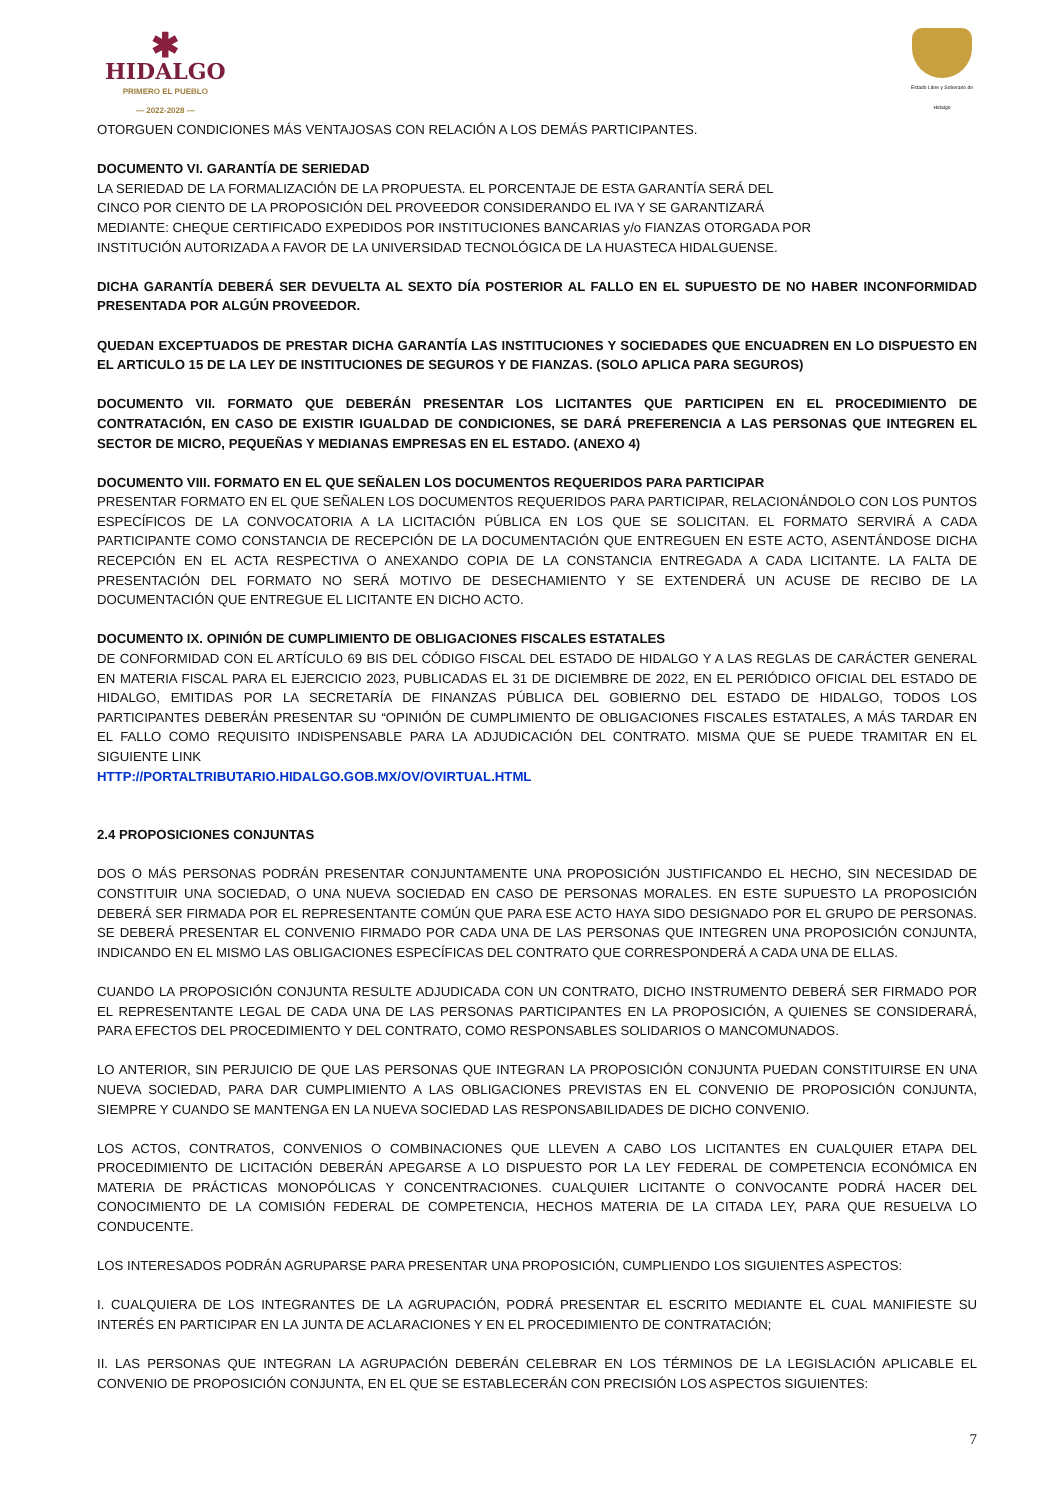✱
HIDALGO
PRIMERO EL PUEBLO
— 2022-2028 —
Estado Libre y Soberano de Hidalgo
OTORGUEN CONDICIONES MÁS VENTAJOSAS CON RELACIÓN A LOS DEMÁS PARTICIPANTES.
DOCUMENTO VI. GARANTÍA DE SERIEDAD
LA SERIEDAD DE LA FORMALIZACIÓN DE LA PROPUESTA. EL PORCENTAJE DE ESTA GARANTÍA SERÁ DEL
CINCO POR CIENTO DE LA PROPOSICIÓN DEL PROVEEDOR CONSIDERANDO EL IVA Y SE GARANTIZARÁ
MEDIANTE: CHEQUE CERTIFICADO EXPEDIDOS POR INSTITUCIONES BANCARIAS y/o FIANZAS OTORGADA POR
INSTITUCIÓN AUTORIZADA A FAVOR DE LA UNIVERSIDAD TECNOLÓGICA DE LA HUASTECA HIDALGUENSE.
DICHA GARANTÍA DEBERÁ SER DEVUELTA AL SEXTO DÍA POSTERIOR AL FALLO EN EL SUPUESTO DE NO HABER INCONFORMIDAD PRESENTADA POR ALGÚN PROVEEDOR.
QUEDAN EXCEPTUADOS DE PRESTAR DICHA GARANTÍA LAS INSTITUCIONES Y SOCIEDADES QUE ENCUADREN EN LO DISPUESTO EN EL ARTICULO 15 DE LA LEY DE INSTITUCIONES DE SEGUROS Y DE FIANZAS. (SOLO APLICA PARA SEGUROS)
DOCUMENTO VII. FORMATO QUE DEBERÁN PRESENTAR LOS LICITANTES QUE PARTICIPEN EN EL PROCEDIMIENTO DE CONTRATACIÓN, EN CASO DE EXISTIR IGUALDAD DE CONDICIONES, SE DARÁ PREFERENCIA A LAS PERSONAS QUE INTEGREN EL SECTOR DE MICRO, PEQUEÑAS Y MEDIANAS EMPRESAS EN EL ESTADO. (ANEXO 4)
DOCUMENTO VIII. FORMATO EN EL QUE SEÑALEN LOS DOCUMENTOS REQUERIDOS PARA PARTICIPAR
PRESENTAR FORMATO EN EL QUE SEÑALEN LOS DOCUMENTOS REQUERIDOS PARA PARTICIPAR, RELACIONÁNDOLO CON LOS PUNTOS ESPECÍFICOS DE LA CONVOCATORIA A LA LICITACIÓN PÚBLICA EN LOS QUE SE SOLICITAN. EL FORMATO SERVIRÁ A CADA PARTICIPANTE COMO CONSTANCIA DE RECEPCIÓN DE LA DOCUMENTACIÓN QUE ENTREGUEN EN ESTE ACTO, ASENTÁNDOSE DICHA RECEPCIÓN EN EL ACTA RESPECTIVA O ANEXANDO COPIA DE LA CONSTANCIA ENTREGADA A CADA LICITANTE. LA FALTA DE PRESENTACIÓN DEL FORMATO NO SERÁ MOTIVO DE DESECHAMIENTO Y SE EXTENDERÁ UN ACUSE DE RECIBO DE LA DOCUMENTACIÓN QUE ENTREGUE EL LICITANTE EN DICHO ACTO.
DOCUMENTO IX. OPINIÓN DE CUMPLIMIENTO DE OBLIGACIONES FISCALES ESTATALES
DE CONFORMIDAD CON EL ARTÍCULO 69 BIS DEL CÓDIGO FISCAL DEL ESTADO DE HIDALGO Y A LAS REGLAS DE CARÁCTER GENERAL EN MATERIA FISCAL PARA EL EJERCICIO 2023, PUBLICADAS EL 31 DE DICIEMBRE DE 2022, EN EL PERIÓDICO OFICIAL DEL ESTADO DE HIDALGO, EMITIDAS POR LA SECRETARÍA DE FINANZAS PÚBLICA DEL GOBIERNO DEL ESTADO DE HIDALGO, TODOS LOS PARTICIPANTES DEBERÁN PRESENTAR SU “OPINIÓN DE CUMPLIMIENTO DE OBLIGACIONES FISCALES ESTATALES, A MÁS TARDAR EN EL FALLO COMO REQUISITO INDISPENSABLE PARA LA ADJUDICACIÓN DEL CONTRATO. MISMA QUE SE PUEDE TRAMITAR EN EL SIGUIENTE LINK
HTTP://PORTALTRIBUTARIO.HIDALGO.GOB.MX/OV/OVIRTUAL.HTML
2.4 PROPOSICIONES CONJUNTAS
DOS O MÁS PERSONAS PODRÁN PRESENTAR CONJUNTAMENTE UNA PROPOSICIÓN JUSTIFICANDO EL HECHO, SIN NECESIDAD DE CONSTITUIR UNA SOCIEDAD, O UNA NUEVA SOCIEDAD EN CASO DE PERSONAS MORALES. EN ESTE SUPUESTO LA PROPOSICIÓN DEBERÁ SER FIRMADA POR EL REPRESENTANTE COMÚN QUE PARA ESE ACTO HAYA SIDO DESIGNADO POR EL GRUPO DE PERSONAS. SE DEBERÁ PRESENTAR EL CONVENIO FIRMADO POR CADA UNA DE LAS PERSONAS QUE INTEGREN UNA PROPOSICIÓN CONJUNTA, INDICANDO EN EL MISMO LAS OBLIGACIONES ESPECÍFICAS DEL CONTRATO QUE CORRESPONDERÁ A CADA UNA DE ELLAS.
CUANDO LA PROPOSICIÓN CONJUNTA RESULTE ADJUDICADA CON UN CONTRATO, DICHO INSTRUMENTO DEBERÁ SER FIRMADO POR EL REPRESENTANTE LEGAL DE CADA UNA DE LAS PERSONAS PARTICIPANTES EN LA PROPOSICIÓN, A QUIENES SE CONSIDERARÁ, PARA EFECTOS DEL PROCEDIMIENTO Y DEL CONTRATO, COMO RESPONSABLES SOLIDARIOS O MANCOMUNADOS.
LO ANTERIOR, SIN PERJUICIO DE QUE LAS PERSONAS QUE INTEGRAN LA PROPOSICIÓN CONJUNTA PUEDAN CONSTITUIRSE EN UNA NUEVA SOCIEDAD, PARA DAR CUMPLIMIENTO A LAS OBLIGACIONES PREVISTAS EN EL CONVENIO DE PROPOSICIÓN CONJUNTA, SIEMPRE Y CUANDO SE MANTENGA EN LA NUEVA SOCIEDAD LAS RESPONSABILIDADES DE DICHO CONVENIO.
LOS ACTOS, CONTRATOS, CONVENIOS O COMBINACIONES QUE LLEVEN A CABO LOS LICITANTES EN CUALQUIER ETAPA DEL PROCEDIMIENTO DE LICITACIÓN DEBERÁN APEGARSE A LO DISPUESTO POR LA LEY FEDERAL DE COMPETENCIA ECONÓMICA EN MATERIA DE PRÁCTICAS MONOPÓLICAS Y CONCENTRACIONES. CUALQUIER LICITANTE O CONVOCANTE PODRÁ HACER DEL CONOCIMIENTO DE LA COMISIÓN FEDERAL DE COMPETENCIA, HECHOS MATERIA DE LA CITADA LEY, PARA QUE RESUELVA LO CONDUCENTE.
LOS INTERESADOS PODRÁN AGRUPARSE PARA PRESENTAR UNA PROPOSICIÓN, CUMPLIENDO LOS SIGUIENTES ASPECTOS:
I. CUALQUIERA DE LOS INTEGRANTES DE LA AGRUPACIÓN, PODRÁ PRESENTAR EL ESCRITO MEDIANTE EL CUAL MANIFIESTE SU INTERÉS EN PARTICIPAR EN LA JUNTA DE ACLARACIONES Y EN EL PROCEDIMIENTO DE CONTRATACIÓN;
II. LAS PERSONAS QUE INTEGRAN LA AGRUPACIÓN DEBERÁN CELEBRAR EN LOS TÉRMINOS DE LA LEGISLACIÓN APLICABLE EL CONVENIO DE PROPOSICIÓN CONJUNTA, EN EL QUE SE ESTABLECERÁN CON PRECISIÓN LOS ASPECTOS SIGUIENTES:
7